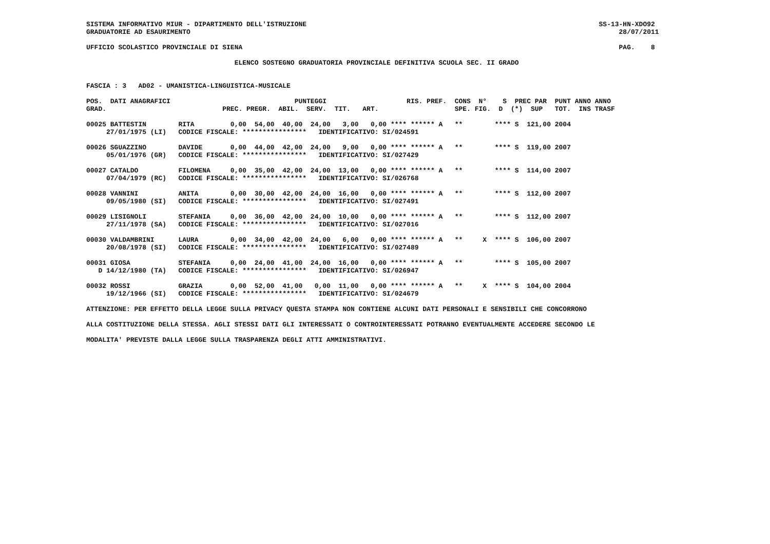SISTEMA INFORMATIVO MIUR - DIPARTIMENTO DELL'ISTRUZIONE SS-13-HN-XDO92 GRADUATORIE AD ESAURIMENTO 28/07/2011 UFFICIO SCOLASTICO PROVINCIALE DI SIENA PAG. 8 ELENCO SOSTEGNO GRADUATORIA PROVINCIALE DEFINITIVA SCUOLA SEC. II GRADO FASCIA : 3 AD02 - UMANISTICA-LINGUISTICA-MUSICALE POS. DATI ANAGRAFICI PUNTEGGI RIS. PREF. CONS N° S PREC PAR PUNT ANNO ANNO GRAD. PREC. PREGR. ABIL. SERV. TIT. ART. SPE. FIG. D (*) SUP TOT. INS TRASF 00025 BATTESTIN RITA 0,00 54,00 40,00 24,00 3,00 0,00 **** ****** A ** **** S 121,00 2004 27/01/1975 (LI) CODICE FISCALE: **************** IDENTIFICATIVO: SI/024591 00026 SGUAZZINO DAVIDE 0,00 44,00 42,00 24,00 9,00 0,00 **** ****** A ** **** S 119,00 2007 05/01/1976 (GR) CODICE FISCALE: **************** IDENTIFICATIVO: SI/027429 00027 CATALDO FILOMENA 0,00 35,00 42,00 24,00 13,00 0,00 **** ****** A ** **** S 114,00 2007 07/04/1979 (RC) CODICE FISCALE: **************** IDENTIFICATIVO: SI/026768 00028 VANNINI ANITA 0,00 30,00 42,00 24,00 16,00 0,00 **** ****** A ** **** S 112,00 2007 09/05/1980 (SI) CODICE FISCALE: **************** IDENTIFICATIVO: SI/027491 00029 LISIGNOLI STEFANIA 0,00 36,00 42,00 24,00 10,00 0,00 **** ****** A ** **** S 112,00 2007 27/11/1978 (SA) CODICE FISCALE: **************** IDENTIFICATIVO: SI/027016 00030 VALDAMBRINI LAURA 0,00 34,00 42,00 24,00 6,00 0,00 **** ****** A ** X **** S 106,00 2007 20/08/1978 (SI) CODICE FISCALE: **************** IDENTIFICATIVO: SI/027489 00031 GIOSA STEFANIA 0,00 24,00 41,00 24,00 16,00 0,00 **** ****** A ** **** S 105,00 2007 D 14/12/1980 (TA) CODICE FISCALE: **************** IDENTIFICATIVO: SI/026947 00032 ROSSI GRAZIA 0,00 52,00 41,00 0,00 11,00 0,00 **** ****** A ** X **** S 104,00 2004 19/12/1966 (SI) CODICE FISCALE: **************** IDENTIFICATIVO: SI/024679 ATTENZIONE: PER EFFETTO DELLA LEGGE SULLA PRIVACY QUESTA STAMPA NON CONTIENE ALCUNI DATI PERSONALI E SENSIBILI CHE CONCORRONO ALLA COSTITUZIONE DELLA STESSA. AGLI STESSI DATI GLI INTERESSATI O CONTROINTERESSATI POTRANNO EVENTUALMENTE ACCEDERE SECONDO LE MODALITA' PREVISTE DALLA LEGGE SULLA TRASPARENZA DEGLI ATTI AMMINISTRATIVI.